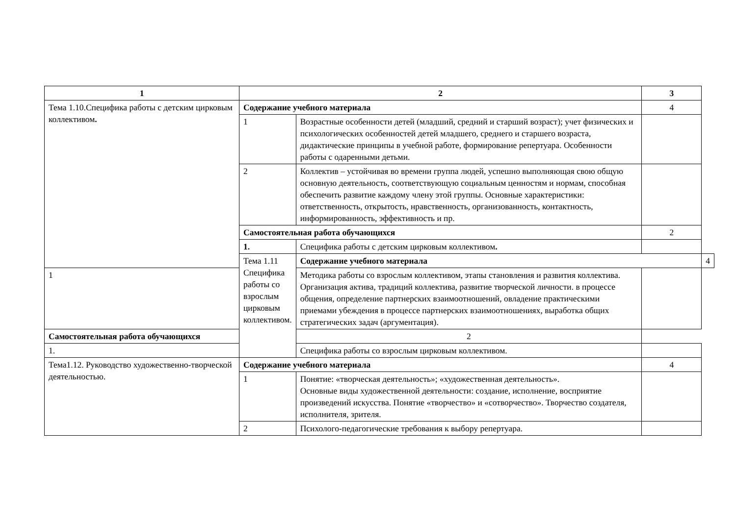| 1 | 2 | | 3 | |
| --- | --- | --- | --- | --- |
| Тема 1.10.Специфика работы с детским цирковым коллективом . | Содержание учебного материала | | 4 | |
| | 1 | Возрастные особенности детей (младший, средний и старший возраст); учет физических и психологических особенностей детей младшего, среднего и старшего возраста, дидактические принципы в учебной работе, формирование репертуара. Особенности работы с одаренными детьми. | | |
| | 2 | Коллектив – устойчивая во времени группа людей, успешно выполняющая свою общую основную деятельность, соответствующую социальным ценностям и нормам, способная обеспечить развитие каждому члену этой группы. Основные характеристики: ответственность, открытость, нравственность, организованность, контактность, информированность, эффективность и пр. | | |
| | Самостоятельная работа обучающихся | | 2 | |
| | 1. | Специфика работы с детским цирковым коллективом . | | |
| | Тема 1.11 Специфика работы со взрослым цирковым коллективом. | Содержание учебного материала | | 4 |
| 1 | | Методика работы со взрослым коллективом, этапы становления и развития коллектива. Организация актива, традиций коллектива, развитие творческой личности. в процессе общения, определение партнерских взаимоотношений, овладение практическими приемами убеждения в процессе партнерских взаимоотношениях, выработка общих стратегических задач (аргументация). | | |
| Самостоятельная работа обучающихся | | 2 | | |
| 1. | | Специфика работы со взрослым цирковым коллективом. | | |
| Тема1.12. Руководство художественно-творческой деятельностью. | Содержание учебного материала | | 4 | |
| | 1 | Понятие: «творческая деятельность»; «художественная деятельность». Основные виды художественной деятельности: создание, исполнение, восприятие произведений искусства. Понятие «творчество» и «сотворчество». Творчество создателя, исполнителя, зрителя. | | |
| | 2 | Психолого-педагогические требования к выбору репертуара. | | |